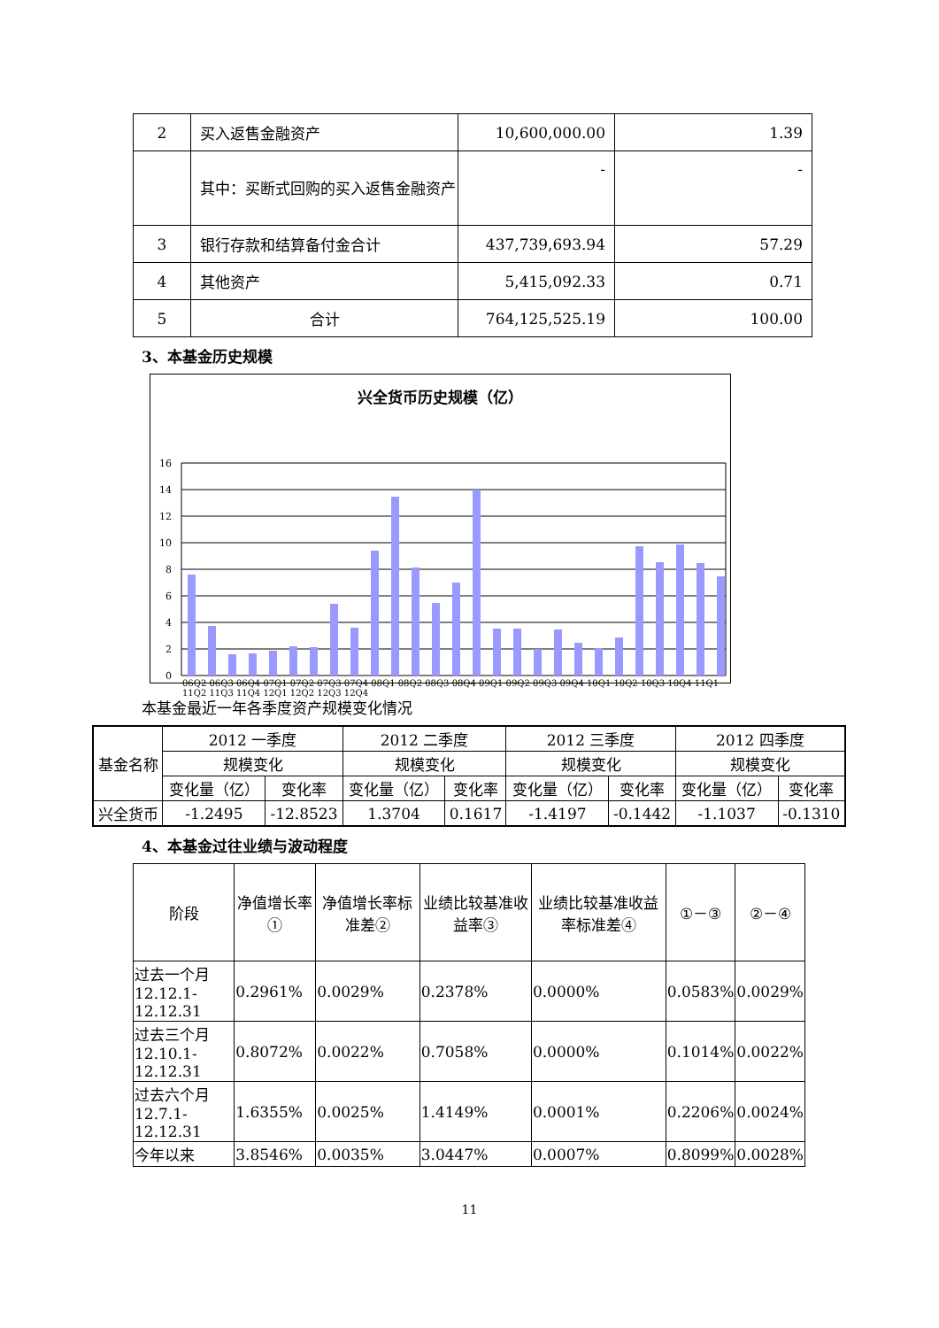| 2 | 买入返售金融资产 | 10,600,000.00 | 1.39 |
| | 其中：买断式回购的买入返售金融资产 | - | - |
| 3 | 银行存款和结算备付金合计 | 437,739,693.94 | 57.29 |
| 4 | 其他资产 | 5,415,092.33 | 0.71 |
| 5 | 合计 | 764,125,525.19 | 100.00 |
3、本基金历史规模
兴全货币历史规模（亿）
16
14
12
10
8
6
4
2
0
06Q2 06Q3 06Q4 07Q1 07Q2 07Q3 07Q4 08Q1 08Q2 08Q3 08Q4 09Q1 09Q2 09Q3 09Q4 10Q1 10Q2 10Q3 10Q4 11Q1 11Q2 11Q3 11Q4 12Q1 12Q2 12Q3 12Q4
本基金最近一年各季度资产规模变化情况
| 基金名称 | 2012 一季度 | | 2012 二季度 | | 2012 三季度 | | 2012 四季度 | |
| | 规模变化 | | 规模变化 | | 规模变化 | | 规模变化 | |
| | 变化量（亿） | 变化率 | 变化量（亿） | 变化率 | 变化量（亿） | 变化率 | 变化量（亿） | 变化率 |
| 兴全货币 | -1.2495 | -12.8523 | 1.3704 | 0.1617 | -1.4197 | -0.1442 | -1.1037 | -0.1310 |
4、本基金过往业绩与波动程度
| 阶段 | 净值增长率① | 净值增长率标准差② | 业绩比较基准收益率③ | 业绩比较基准收益率标准差④ | ①－③ | ②－④ |
| 过去一个月 12.12.1-12.12.31 | 0.2961% | 0.0029% | 0.2378% | 0.0000% | 0.0583% | 0.0029% |
| 过去三个月 12.10.1-12.12.31 | 0.8072% | 0.0022% | 0.7058% | 0.0000% | 0.1014% | 0.0022% |
| 过去六个月 12.7.1-12.12.31 | 1.6355% | 0.0025% | 1.4149% | 0.0001% | 0.2206% | 0.0024% |
| 今年以来 | 3.8546% | 0.0035% | 3.0447% | 0.0007% | 0.8099% | 0.0028% |
11